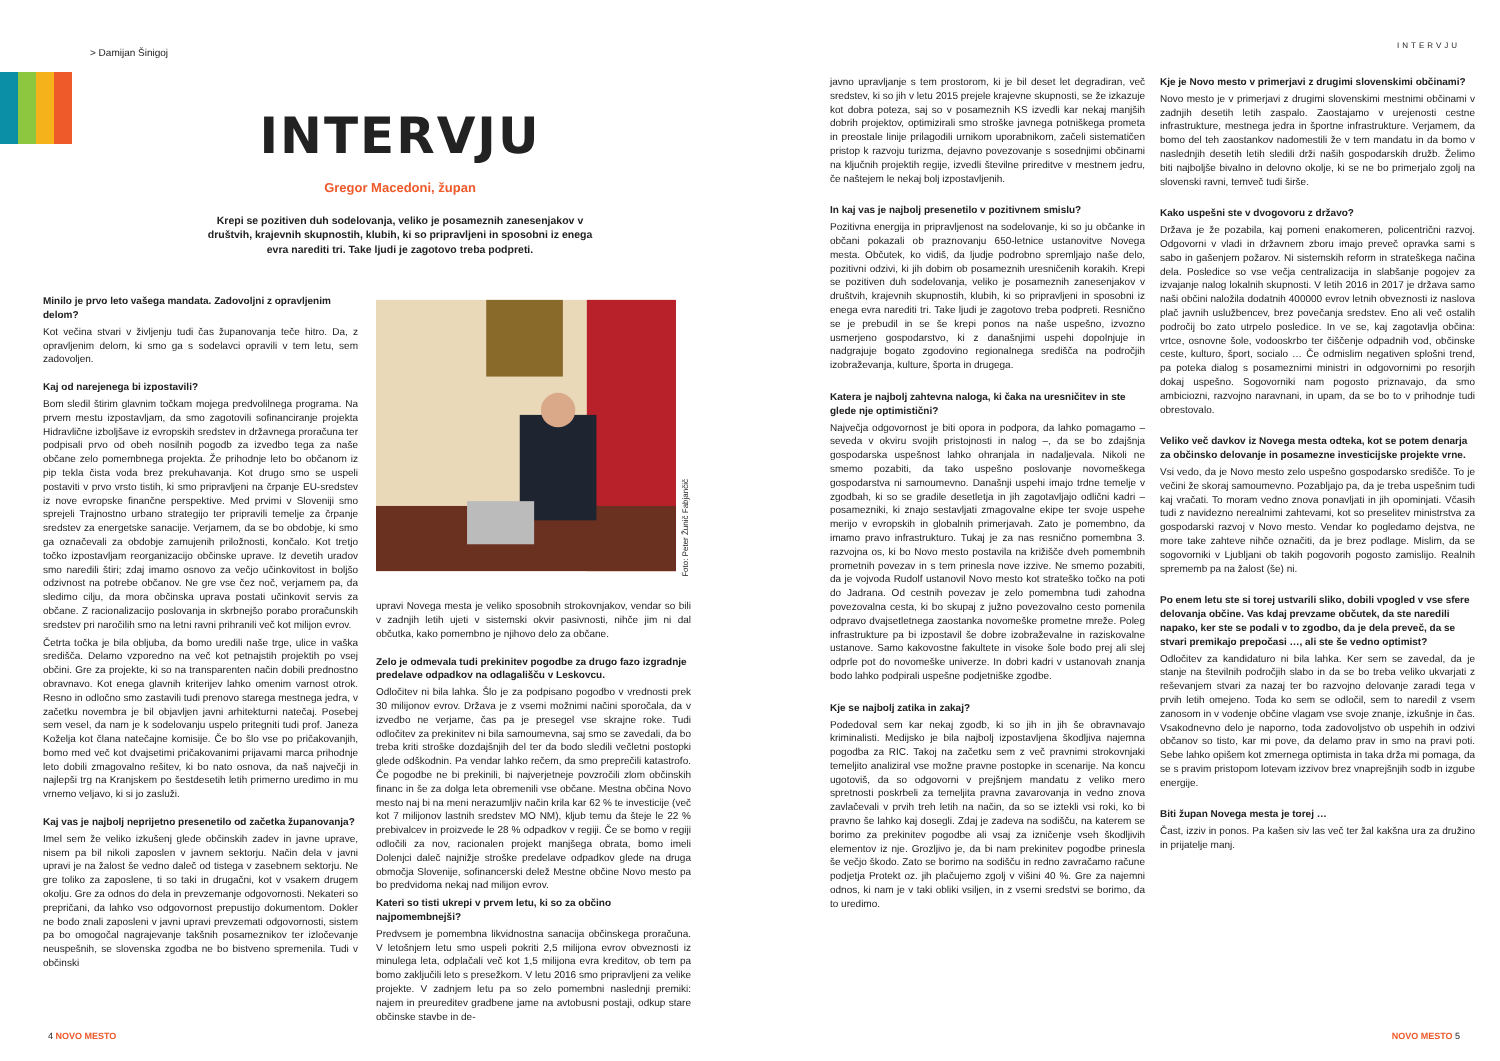> Damijan Šinigoj
INTERVJU
Gregor Macedoni, župan
Krepi se pozitiven duh sodelovanja, veliko je posameznih zanesenjakov v društvih, krajevnih skupnostih, klubih, ki so pripravljeni in sposobni iz enega evra narediti tri. Take ljudi je zagotovo treba podpreti.
Minilo je prvo leto vašega mandata. Zadovoljni z opravljenim delom?
Kot večina stvari v življenju tudi čas županovanja teče hitro. Da, z opravljenim delom, ki smo ga s sodelavci opravili v tem letu, sem zadovoljen.
Kaj od narejenega bi izpostavili?
Bom sledil štirim glavnim točkam mojega predvolilnega programa. Na prvem mestu izpostavljam, da smo zagotovili sofinanciranje projekta Hidravlične izboljšave iz evropskih sredstev in državnega proračuna ter podpisali prvo od obeh nosilnih pogodb za izvedbo tega za naše občane zelo pomembnega projekta. Že prihodnje leto bo občanom iz pip tekla čista voda brez prekuhavanja. Kot drugo smo se uspeli postaviti v prvo vrsto tistih, ki smo pripravljeni na črpanje EU-sredstev iz nove evropske finančne perspektive. Med prvimi v Sloveniji smo sprejeli Trajnostno urbano strategijo ter pripravili temelje za črpanje sredstev za energetske sanacije. Verjamem, da se bo obdobje, ki smo ga označevali za obdobje zamujenih priložnosti, končalo. Kot tretjo točko izpostavljam reorganizacijo občinske uprave. Iz devetih uradov smo naredili štiri; zdaj imamo osnovo za večjo učinkovitost in boljšo odzivnost na potrebe občanov. Ne gre vse čez noč, verjamem pa, da sledimo cilju, da mora občinska uprava postati učinkovit servis za občane. Z racionalizacijo poslovanja in skrbnejšo porabo proračunskih sredstev pri naročilih smo na letni ravni prihranili več kot milijon evrov.
Četrta točka je bila obljuba, da bomo uredili naše trge, ulice in vaška središča. Delamo vzporedno na več kot petnajstih projektih po vsej občini. Gre za projekte, ki so na transparenten način dobili prednostno obravnavo. Kot enega glavnih kriterijev lahko omenim varnost otrok. Resno in odločno smo zastavili tudi prenovo starega mestnega jedra, v začetku novembra je bil objavljen javni arhitekturni natečaj. Posebej sem vesel, da nam je k sodelovanju uspelo pritegniti tudi prof. Janeza Koželja kot člana natečajne komisije. Če bo šlo vse po pričakovanjih, bomo med več kot dvajsetimi pričakovanimi prijavami marca prihodnje leto dobili zmagovalno rešitev, ki bo nato osnova, da naš največji in najlepši trg na Kranjskem po šestdesetih letih primerno uredimo in mu vrnemo veljavo, ki si jo zasluži.
Kaj vas je najbolj neprijetno presenetilo od začetka županovanja?
Imel sem že veliko izkušenj glede občinskih zadev in javne uprave, nisem pa bil nikoli zaposlen v javnem sektorju. Način dela v javni upravi je na žalost še vedno daleč od tistega v zasebnem sektorju. Ne gre toliko za zaposlene, ti so taki in drugačni, kot v vsakem drugem okolju. Gre za odnos do dela in prevzemanje odgovornosti. Nekateri so prepričani, da lahko vso odgovornost prepustijo dokumentom. Dokler ne bodo znali zaposleni v javni upravi prevzemati odgovornosti, sistem pa bo omogočal nagrajevanje takšnih posameznikov ter izločevanje neuspešnih, se slovenska zgodba ne bo bistveno spremenila. Tudi v občinski
Foto: Peter Žunič Fabjančič
upravi Novega mesta je veliko sposobnih strokovnjakov, vendar so bili v zadnjih letih ujeti v sistemski okvir pasivnosti, nihče jim ni dal občutka, kako pomembno je njihovo delo za občane.
Zelo je odmevala tudi prekinitev pogodbe za drugo fazo izgradnje predelave odpadkov na odlagališču v Leskovcu.
Odločitev ni bila lahka. Šlo je za podpisano pogodbo v vrednosti prek 30 milijonov evrov. Država je z vsemi možnimi načini sporočala, da v izvedbo ne verjame, čas pa je presegel vse skrajne roke. Tudi odločitev za prekinitev ni bila samoumevna, saj smo se zavedali, da bo treba kriti stroške dozdajšnjih del ter da bodo sledili večletni postopki glede odškodnin. Pa vendar lahko rečem, da smo preprečili katastrofo. Če pogodbe ne bi prekinili, bi najverjetneje povzročili zlom občinskih financ in še za dolga leta obremenili vse občane. Mestna občina Novo mesto naj bi na meni nerazumljiv način krila kar 62 % te investicije (več kot 7 milijonov lastnih sredstev MO NM), kljub temu da šteje le 22 % prebivalcev in proizvede le 28 % odpadkov v regiji. Če se bomo v regiji odločili za nov, racionalen projekt manjšega obrata, bomo imeli Dolenjci daleč najnižje stroške predelave odpadkov glede na druga območja Slovenije, sofinancerski delež Mestne občine Novo mesto pa bo predvidoma nekaj nad milijon evrov.
Kateri so tisti ukrepi v prvem letu, ki so za občino najpomembnejši?
Predvsem je pomembna likvidnostna sanacija občinskega proračuna. V letošnjem letu smo uspeli pokriti 2,5 milijona evrov obveznosti iz minulega leta, odplačali več kot 1,5 milijona evra kreditov, ob tem pa bomo zaključili leto s presežkom. V letu 2016 smo pripravljeni za velike projekte. V zadnjem letu pa so zelo pomembni naslednji premiki: najem in preureditev gradbene jame na avtobusni postaji, odkup stare občinske stavbe in de-
4 NOVO MESTO
INTERVJU
javno upravljanje s tem prostorom, ki je bil deset let degradiran, več sredstev, ki so jih v letu 2015 prejele krajevne skupnosti, se že izkazuje kot dobra poteza, saj so v posameznih KS izvedli kar nekaj manjših dobrih projektov, optimizirali smo stroške javnega potniškega prometa in preostale linije prilagodili urnikom uporabnikom, začeli sistematičen pristop k razvoju turizma, dejavno povezovanje s sosednjimi občinami na ključnih projektih regije, izvedli številne prireditve v mestnem jedru, če naštejem le nekaj bolj izpostavljenih.
In kaj vas je najbolj presenetilo v pozitivnem smislu?
Pozitivna energija in pripravljenost na sodelovanje, ki so ju občanke in občani pokazali ob praznovanju 650-letnice ustanovitve Novega mesta. Občutek, ko vidiš, da ljudje podrobno spremljajo naše delo, pozitivni odzivi, ki jih dobim ob posameznih uresničenih korakih. Krepi se pozitiven duh sodelovanja, veliko je posameznih zanesenjakov v društvih, krajevnih skupnostih, klubih, ki so pripravljeni in sposobni iz enega evra narediti tri. Take ljudi je zagotovo treba podpreti. Resnično se je prebudil in se še krepi ponos na naše uspešno, izvozno usmerjeno gospodarstvo, ki z današnjimi uspehi dopolnjuje in nadgrajuje bogato zgodovino regionalnega središča na področjih izobraževanja, kulture, športa in drugega.
Katera je najbolj zahtevna naloga, ki čaka na uresničitev in ste glede nje optimistični?
Največja odgovornost je biti opora in podpora, da lahko pomagamo – seveda v okviru svojih pristojnosti in nalog –, da se bo zdajšnja gospodarska uspešnost lahko ohranjala in nadaljevala. Nikoli ne smemo pozabiti, da tako uspešno poslovanje novomeškega gospodarstva ni samoumevno. Današnji uspehi imajo trdne temelje v zgodbah, ki so se gradile desetletja in jih zagotavljajo odlični kadri – posamezniki, ki znajo sestavljati zmagovalne ekipe ter svoje uspehe merijo v evropskih in globalnih primerjavah. Zato je pomembno, da imamo pravo infrastrukturo. Tukaj je za nas resnično pomembna 3. razvojna os, ki bo Novo mesto postavila na križišče dveh pomembnih prometnih povezav in s tem prinesla nove izzive. Ne smemo pozabiti, da je vojvoda Rudolf ustanovil Novo mesto kot strateško točko na poti do Jadrana. Od cestnih povezav je zelo pomembna tudi zahodna povezovalna cesta, ki bo skupaj z južno povezovalno cesto pomenila odpravo dvajsetletnega zaostanka novomeške prometne mreže. Poleg infrastrukture pa bi izpostavil še dobre izobraževalne in raziskovalne ustanove. Samo kakovostne fakultete in visoke šole bodo prej ali slej odprle pot do novomeške univerze. In dobri kadri v ustanovah znanja bodo lahko podpirali uspešne podjetniške zgodbe.
Kje se najbolj zatika in zakaj?
Podedoval sem kar nekaj zgodb, ki so jih in jih še obravnavajo kriminalisti. Medijsko je bila najbolj izpostavljena škodljiva najemna pogodba za RIC. Takoj na začetku sem z več pravnimi strokovnjaki temeljito analiziral vse možne pravne postopke in scenarije. Na koncu ugotoviš, da so odgovorni v prejšnjem mandatu z veliko mero spretnosti poskrbeli za temeljita pravna zavarovanja in vedno znova zavlačevali v prvih treh letih na način, da so se iztekli vsi roki, ko bi pravno še lahko kaj dosegli. Zdaj je zadeva na sodišču, na katerem se borimo za prekinitev pogodbe ali vsaj za izničenje vseh škodljivih elementov iz nje. Grozljivo je, da bi nam prekinitev pogodbe prinesla še večjo škodo. Zato se borimo na sodišču in redno zavračamo račune podjetja Protekt oz. jih plačujemo zgolj v višini 40 %. Gre za najemni odnos, ki nam je v taki obliki vsiljen, in z vsemi sredstvi se borimo, da to uredimo.
Kje je Novo mesto v primerjavi z drugimi slovenskimi občinami?
Novo mesto je v primerjavi z drugimi slovenskimi mestnimi občinami v zadnjih desetih letih zaspalo. Zaostajamo v urejenosti cestne infrastrukture, mestnega jedra in športne infrastrukture. Verjamem, da bomo del teh zaostankov nadomestili že v tem mandatu in da bomo v naslednjih desetih letih sledili drži naših gospodarskih družb. Želimo biti najboljše bivalno in delovno okolje, ki se ne bo primerjalo zgolj na slovenski ravni, temveč tudi širše.
Kako uspešni ste v dvogovoru z državo?
Država je že pozabila, kaj pomeni enakomeren, policentrični razvoj. Odgovorni v vladi in državnem zboru imajo preveč opravka sami s sabo in gašenjem požarov. Ni sistemskih reform in strateškega načina dela. Posledice so vse večja centralizacija in slabšanje pogojev za izvajanje nalog lokalnih skupnosti. V letih 2016 in 2017 je država samo naši občini naložila dodatnih 400000 evrov letnih obveznosti iz naslova plač javnih uslužbencev, brez povečanja sredstev. Eno ali več ostalih področij bo zato utrpelo posledice. In ve se, kaj zagotavlja občina: vrtce, osnovne šole, vodooskrbo ter čiščenje odpadnih vod, občinske ceste, kulturo, šport, socialo … Če odmislim negativen splošni trend, pa poteka dialog s posameznimi ministri in odgovornimi po resorjih dokaj uspešno. Sogovorniki nam pogosto priznavajo, da smo ambiciozni, razvojno naravnani, in upam, da se bo to v prihodnje tudi obrestovalo.
Veliko več davkov iz Novega mesta odteka, kot se potem denarja za občinsko delovanje in posamezne investicijske projekte vrne.
Vsi vedo, da je Novo mesto zelo uspešno gospodarsko središče. To je večini že skoraj samoumevno. Pozabljajo pa, da je treba uspešnim tudi kaj vračati. To moram vedno znova ponavljati in jih opominjati. Včasih tudi z navidezno nerealnimi zahtevami, kot so preselitev ministrstva za gospodarski razvoj v Novo mesto. Vendar ko pogledamo dejstva, ne more take zahteve nihče označiti, da je brez podlage. Mislim, da se sogovorniki v Ljubljani ob takih pogovorih pogosto zamislijo. Realnih sprememb pa na žalost (še) ni.
Po enem letu ste si torej ustvarili sliko, dobili vpogled v vse sfere delovanja občine. Vas kdaj prevzame občutek, da ste naredili napako, ker ste se podali v to zgodbo, da je dela preveč, da se stvari premikajo prepočasi …, ali ste še vedno optimist?
Odločitev za kandidaturo ni bila lahka. Ker sem se zavedal, da je stanje na številnih področjih slabo in da se bo treba veliko ukvarjati z reševanjem stvari za nazaj ter bo razvojno delovanje zaradi tega v prvih letih omejeno. Toda ko sem se odločil, sem to naredil z vsem zanosom in v vodenje občine vlagam vse svoje znanje, izkušnje in čas. Vsakodnevno delo je naporno, toda zadovoljstvo ob uspehih in odzivi občanov so tisto, kar mi pove, da delamo prav in smo na pravi poti. Sebe lahko opišem kot zmernega optimista in taka drža mi pomaga, da se s pravim pristopom lotevam izzivov brez vnaprejšnjih sodb in izgube energije.
Biti župan Novega mesta je torej …
Čast, izziv in ponos. Pa kašen siv las več ter žal kakšna ura za družino in prijatelje manj.
NOVO MESTO 5